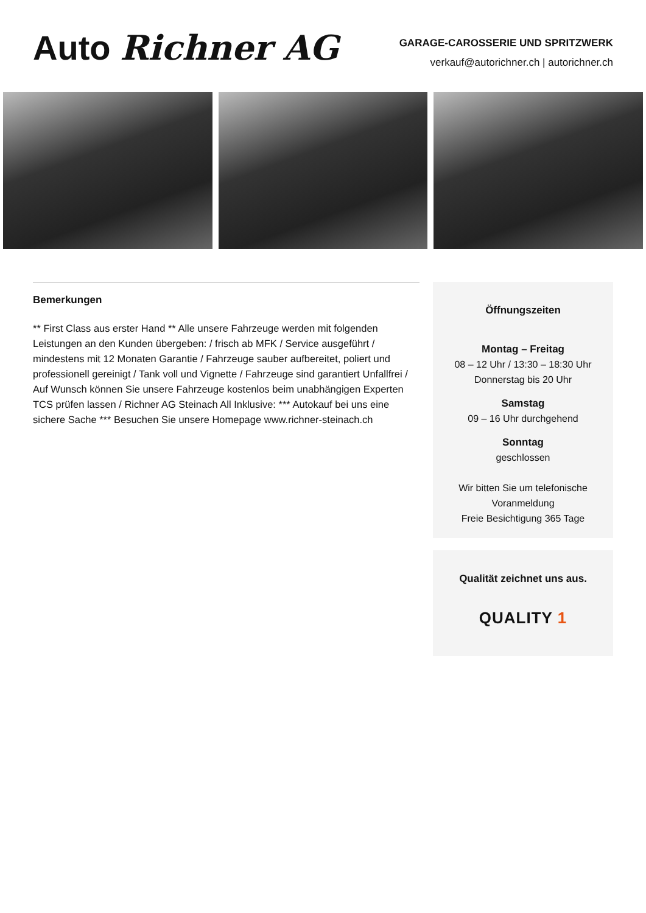Auto Richner AG
GARAGE-CAROSSERIE UND SPRITZWERK
verkauf@autorichner.ch | autorichner.ch
Bemerkungen
** First Class aus erster Hand ** Alle unsere Fahrzeuge werden mit folgenden Leistungen an den Kunden übergeben: / frisch ab MFK / Service ausgeführt / mindestens mit 12 Monaten Garantie / Fahrzeuge sauber aufbereitet, poliert und professionell gereinigt / Tank voll und Vignette / Fahrzeuge sind garantiert Unfallfrei / Auf Wunsch können Sie unsere Fahrzeuge kostenlos beim unabhängigen Experten TCS prüfen lassen / Richner AG Steinach All Inklusive: *** Autokauf bei uns eine sichere Sache *** Besuchen Sie unsere Homepage www.richner-steinach.ch
Öffnungszeiten
Montag – Freitag
08 – 12 Uhr / 13:30 – 18:30 Uhr
Donnerstag bis 20 Uhr
Samstag
09 – 16 Uhr durchgehend
Sonntag
geschlossen
Wir bitten Sie um telefonische Voranmeldung
Freie Besichtigung 365 Tage
Qualität zeichnet uns aus.
QUALITY 1